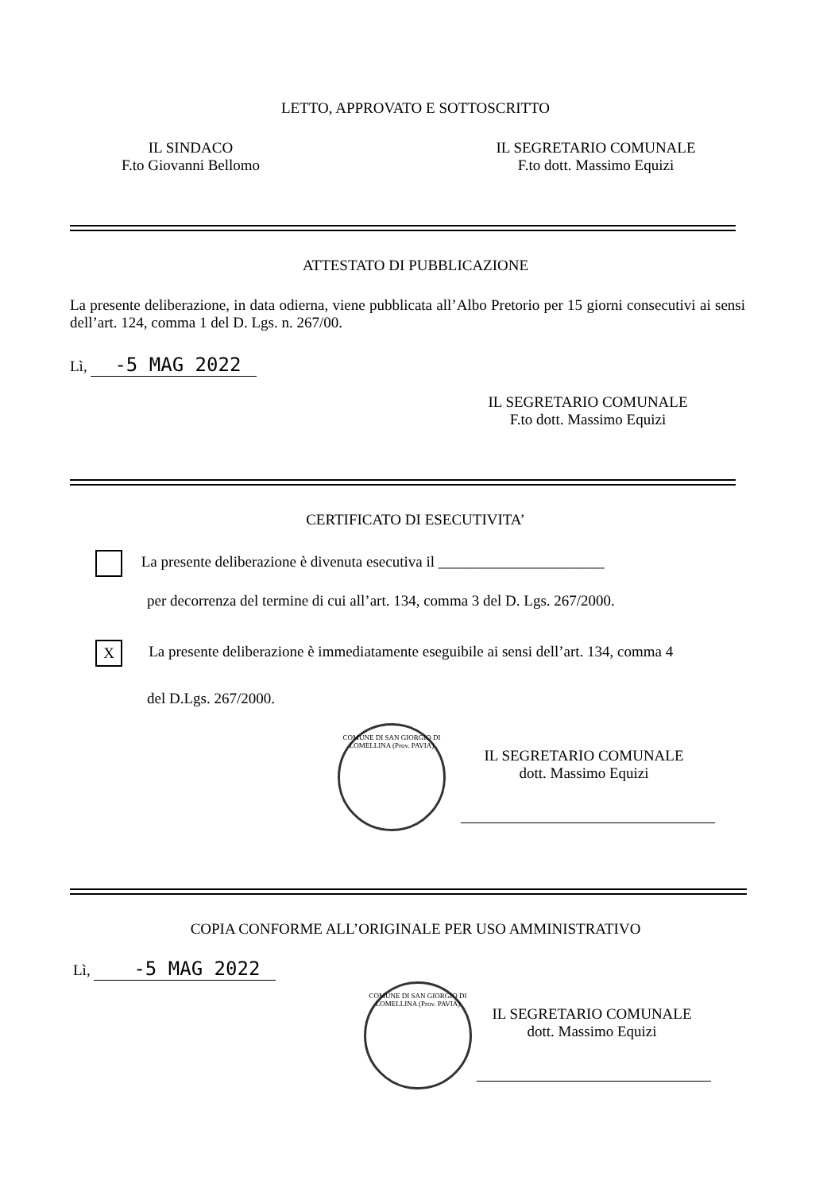LETTO, APPROVATO E SOTTOSCRITTO
IL SINDACO
F.to Giovanni Bellomo
IL SEGRETARIO COMUNALE
F.to dott. Massimo Equizi
ATTESTATO DI PUBBLICAZIONE
La presente deliberazione, in data odierna, viene pubblicata all’Albo Pretorio per 15 giorni consecutivi ai sensi dell’art. 124, comma 1 del D. Lgs. n. 267/00.
Lì, -5 MAG 2022
IL SEGRETARIO COMUNALE
F.to dott. Massimo Equizi
CERTIFICATO DI ESECUTIVITA’
La presente deliberazione è divenuta esecutiva il ______________________
per decorrenza del termine di cui all’art. 134, comma 3 del D. Lgs. 267/2000.
X La presente deliberazione è immediatamente eseguibile ai sensi dell’art. 134, comma 4
del D.Lgs. 267/2000.
COMUNE DI SAN GIORGIO DI LOMELLINA (Prov. PAVIA)
IL SEGRETARIO COMUNALE
dott. Massimo Equizi
COPIA CONFORME ALL’ORIGINALE PER USO AMMINISTRATIVO
Lì, -5 MAG 2022
COMUNE DI SAN GIORGIO DI LOMELLINA (Prov. PAVIA)
IL SEGRETARIO COMUNALE
dott. Massimo Equizi